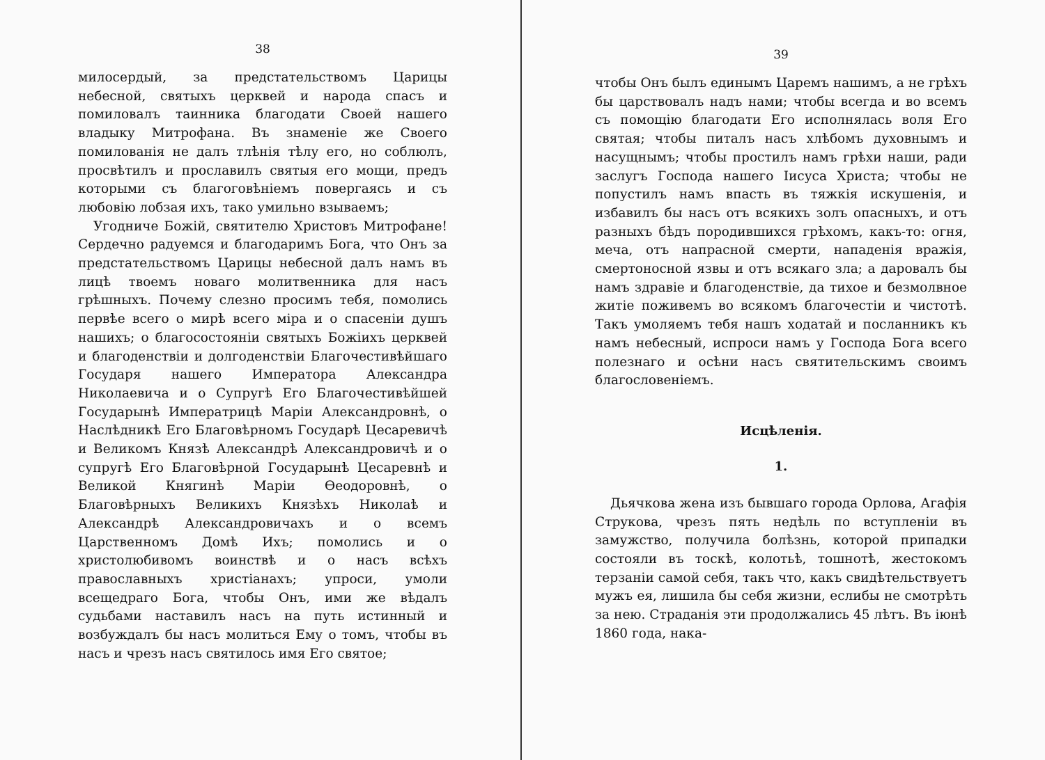38
милосердый, за предстательствомъ Царицы небесной, святыхъ церквей и народа спасъ и помиловалъ таинника благодати Своей нашего владыку Митрофана. Въ знаменіе же Своего помилованія не далъ тлѣнія тѣлу его, но соблюлъ, просвѣтилъ и прославилъ святыя его мощи, предъ которыми съ благоговѣніемъ повергаясь и съ любовію лобзая ихъ, тако умильно взываемъ;
Угодниче Божій, святителю Христовъ Митрофане! Сердечно радуемся и благодаримъ Бога, что Онъ за предстательствомъ Царицы небесной далъ намъ въ лицѣ твоемъ новаго молитвенника для насъ грѣшныхъ. Почему слезно просимъ тебя, помолись первѣе всего о мирѣ всего міра и о спасеніи душъ нашихъ; о благосостояніи святыхъ Божіихъ церквей и благоденствіи и долгоденствіи Благочестивѣйшаго Государя нашего Императора Александра Николаевича и о Супругѣ Его Благочестивѣйшей Государынѣ Императрицѣ Маріи Александровнѣ, о Наслѣдникѣ Его Благовѣрномъ Государѣ Цесаревичѣ и Великомъ Князѣ Александрѣ Александровичѣ и о супругѣ Его Благовѣрной Государынѣ Цесаревнѣ и Великой Княгинѣ Маріи Ѳеодоровнѣ, о Благовѣрныхъ Великихъ Князѣхъ Николаѣ и Александрѣ Александровичахъ и о всемъ Царственномъ Домѣ Ихъ; помолись и о христолюбивомъ воинствѣ и о насъ всѣхъ православныхъ христіанахъ; упроси, умоли всещедраго Бога, чтобы Онъ, ими же вѣдалъ судьбами наставилъ насъ на путь истинный и возбуждалъ бы насъ молиться Ему о томъ, чтобы въ насъ и чрезъ насъ святилось имя Его святое;
39
чтобы Онъ былъ единымъ Царемъ нашимъ, а не грѣхъ бы царствовалъ надъ нами; чтобы всегда и во всемъ съ помощію благодати Его исполнялась воля Его святая; чтобы питалъ насъ хлѣбомъ духовнымъ и насущнымъ; чтобы простилъ намъ грѣхи наши, ради заслугъ Господа нашего Іисуса Христа; чтобы не попустилъ намъ впасть въ тяжкія искушенія, и избавилъ бы насъ отъ всякихъ золъ опасныхъ, и отъ разныхъ бѣдъ породившихся грѣхомъ, какъ-то: огня, меча, отъ напрасной смерти, нападенія вражія, смертоносной язвы и отъ всякаго зла; а даровалъ бы намъ здравіе и благоденствіе, да тихое и безмолвное житіе поживемъ во всякомъ благочестіи и чистотѣ. Такъ умоляемъ тебя нашъ ходатай и посланникъ къ намъ небесный, испроси намъ у Господа Бога всего полезнаго и осѣни насъ святительскимъ своимъ благословеніемъ.
Исцѣленія.
1.
Дьячкова жена изъ бывшаго города Орлова, Агафія Струкова, чрезъ пять недѣль по вступленіи въ замужство, получила болѣзнь, которой припадки состояли въ тоскѣ, колотьѣ, тошнотѣ, жестокомъ терзаніи самой себя, такъ что, какъ свидѣтельствуетъ мужъ ея, лишила бы себя жизни, еслибы не смотрѣть за нею. Страданія эти продолжались 45 лѣтъ. Въ іюнѣ 1860 года, нака-